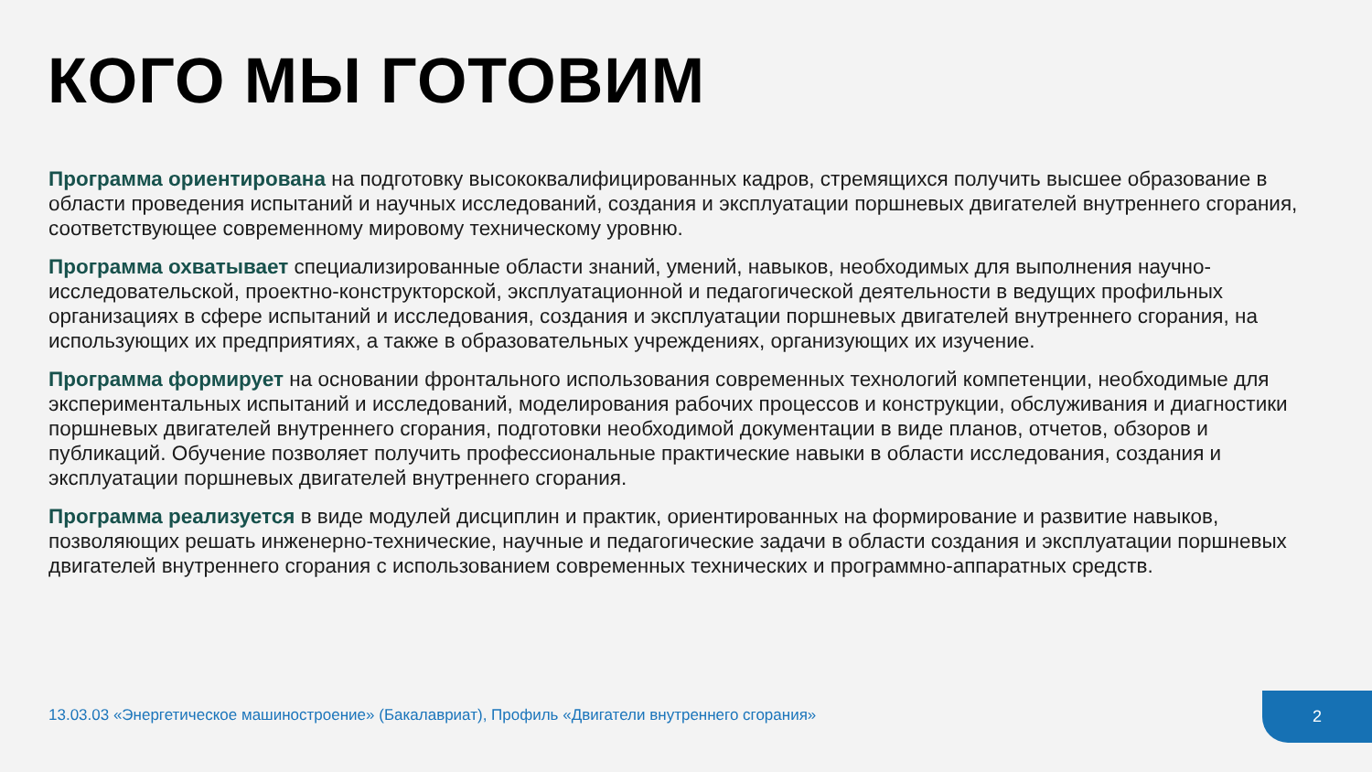КОГО МЫ ГОТОВИМ
Программа ориентирована на подготовку высококвалифицированных кадров, стремящихся получить высшее образование в области проведения испытаний и научных исследований, создания и эксплуатации поршневых двигателей внутреннего сгорания, соответствующее современному мировому техническому уровню.
Программа охватывает специализированные области знаний, умений, навыков, необходимых для выполнения научно-исследовательской, проектно-конструкторской, эксплуатационной и педагогической деятельности в ведущих профильных организациях в сфере испытаний и исследования, создания и эксплуатации поршневых двигателей внутреннего сгорания, на использующих их предприятиях, а также в образовательных учреждениях, организующих их изучение.
Программа формирует на основании фронтального использования современных технологий компетенции, необходимые для экспериментальных испытаний и исследований, моделирования рабочих процессов и конструкции, обслуживания и диагностики поршневых двигателей внутреннего сгорания, подготовки необходимой документации в виде планов, отчетов, обзоров и публикаций. Обучение позволяет получить профессиональные практические навыки в области исследования, создания и эксплуатации поршневых двигателей внутреннего сгорания.
Программа реализуется в виде модулей дисциплин и практик, ориентированных на формирование и развитие навыков, позволяющих решать инженерно-технические, научные и педагогические задачи в области создания и эксплуатации поршневых двигателей внутреннего сгорания с использованием современных технических и программно-аппаратных средств.
13.03.03 «Энергетическое машиностроение» (Бакалавриат), Профиль «Двигатели внутреннего сгорания»
2